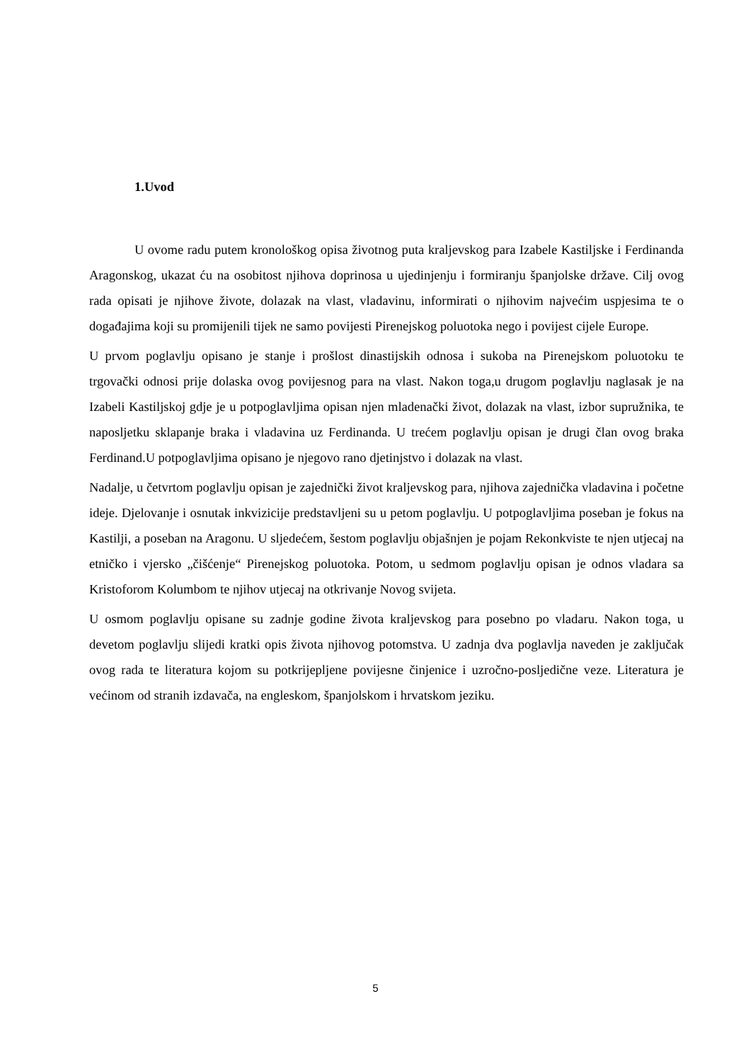1.Uvod
U ovome radu putem kronološkog opisa životnog puta kraljevskog para Izabele Kastiljske i Ferdinanda Aragonskog, ukazat ću na osobitost njihova doprinosa u ujedinjenju i formiranju španjolske države. Cilj ovog rada opisati je njihove živote, dolazak na vlast, vladavinu, informirati o njihovim najvećim uspjesima te o događajima koji su promijenili tijek ne samo povijesti Pirenejskog poluotoka nego i povijest cijele Europe.
U prvom poglavlju opisano je stanje i prošlost dinastijskih odnosa i sukoba na Pirenejskom poluotoku te trgovački odnosi prije dolaska ovog povijesnog para na vlast. Nakon toga,u drugom poglavlju naglasak je na Izabeli Kastiljskoj gdje je u potpoglavljima opisan njen mladenački život, dolazak na vlast, izbor supružnika, te naposljetku sklapanje braka i vladavina uz Ferdinanda. U trećem poglavlju opisan je drugi član ovog braka Ferdinand.U potpoglavljima opisano je njegovo rano djetinjstvo i dolazak na vlast.
Nadalje, u četvrtom poglavlju opisan je zajednički život kraljevskog para, njihova zajednička vladavina i početne ideje. Djelovanje i osnutak inkvizicije predstavljeni su u petom poglavlju. U potpoglavljima poseban je fokus na Kastilji, a poseban na Aragonu. U sljedećem, šestom poglavlju objašnjen je pojam Rekonkviste te njen utjecaj na etničko i vjersko „čišćenje“ Pirenejskog poluotoka. Potom, u sedmom poglavlju opisan je odnos vladara sa Kristoforom Kolumbom te njihov utjecaj na otkrivanje Novog svijeta.
U osmom poglavlju opisane su zadnje godine života kraljevskog para posebno po vladaru. Nakon toga, u devetom poglavlju slijedi kratki opis života njihovog potomstva. U zadnja dva poglavlja naveden je zaključak ovog rada te literatura kojom su potkrijepljene povijesne činjenice i uzročno-posljedične veze. Literatura je većinom od stranih izdavača, na engleskom, španjolskom i hrvatskom jeziku.
5